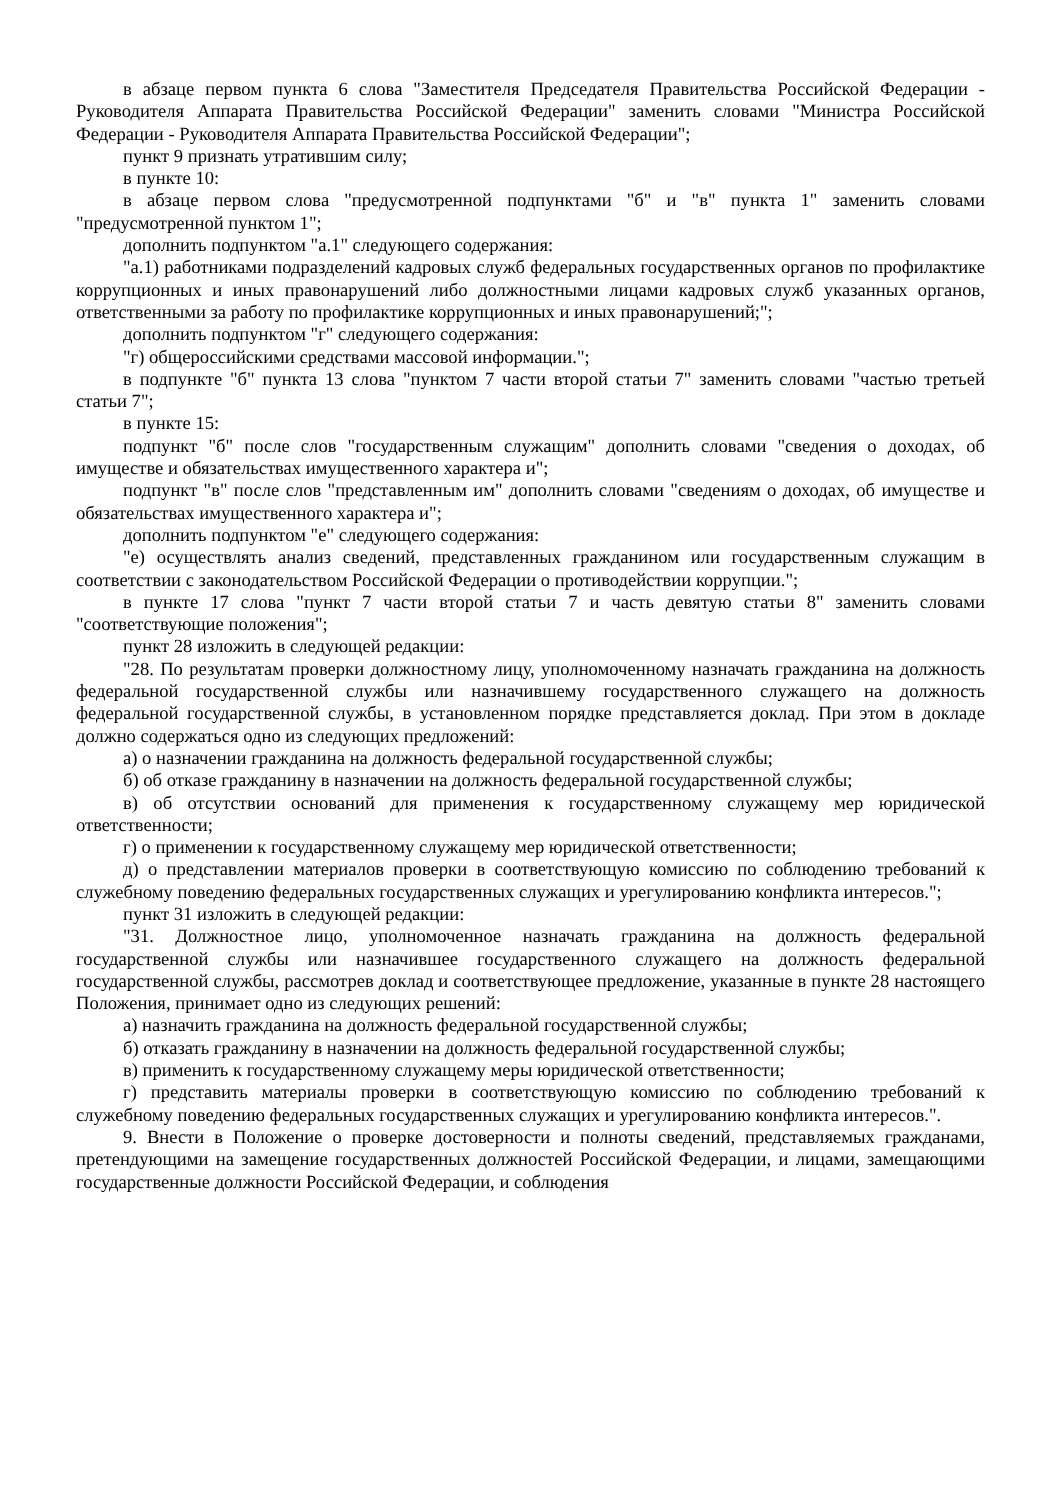в абзаце первом пункта 6 слова "Заместителя Председателя Правительства Российской Федерации - Руководителя Аппарата Правительства Российской Федерации" заменить словами "Министра Российской Федерации - Руководителя Аппарата Правительства Российской Федерации";
пункт 9 признать утратившим силу;
в пункте 10:
в абзаце первом слова "предусмотренной подпунктами "б" и "в" пункта 1" заменить словами "предусмотренной пунктом 1";
дополнить подпунктом "а.1" следующего содержания:
"а.1) работниками подразделений кадровых служб федеральных государственных органов по профилактике коррупционных и иных правонарушений либо должностными лицами кадровых служб указанных органов, ответственными за работу по профилактике коррупционных и иных правонарушений;";
дополнить подпунктом "г" следующего содержания:
"г) общероссийскими средствами массовой информации.";
в подпункте "б" пункта 13 слова "пунктом 7 части второй статьи 7" заменить словами "частью третьей статьи 7";
в пункте 15:
подпункт "б" после слов "государственным служащим" дополнить словами "сведения о доходах, об имуществе и обязательствах имущественного характера и";
подпункт "в" после слов "представленным им" дополнить словами "сведениям о доходах, об имуществе и обязательствах имущественного характера и";
дополнить подпунктом "е" следующего содержания:
"е) осуществлять анализ сведений, представленных гражданином или государственным служащим в соответствии с законодательством Российской Федерации о противодействии коррупции.";
в пункте 17 слова "пункт 7 части второй статьи 7 и часть девятую статьи 8" заменить словами "соответствующие положения";
пункт 28 изложить в следующей редакции:
"28. По результатам проверки должностному лицу, уполномоченному назначать гражданина на должность федеральной государственной службы или назначившему государственного служащего на должность федеральной государственной службы, в установленном порядке представляется доклад. При этом в докладе должно содержаться одно из следующих предложений:
а) о назначении гражданина на должность федеральной государственной службы;
б) об отказе гражданину в назначении на должность федеральной государственной службы;
в) об отсутствии оснований для применения к государственному служащему мер юридической ответственности;
г) о применении к государственному служащему мер юридической ответственности;
д) о представлении материалов проверки в соответствующую комиссию по соблюдению требований к служебному поведению федеральных государственных служащих и урегулированию конфликта интересов.";
пункт 31 изложить в следующей редакции:
"31. Должностное лицо, уполномоченное назначать гражданина на должность федеральной государственной службы или назначившее государственного служащего на должность федеральной государственной службы, рассмотрев доклад и соответствующее предложение, указанные в пункте 28 настоящего Положения, принимает одно из следующих решений:
а) назначить гражданина на должность федеральной государственной службы;
б) отказать гражданину в назначении на должность федеральной государственной службы;
в) применить к государственному служащему меры юридической ответственности;
г) представить материалы проверки в соответствующую комиссию по соблюдению требований к служебному поведению федеральных государственных служащих и урегулированию конфликта интересов.".
9. Внести в Положение о проверке достоверности и полноты сведений, представляемых гражданами, претендующими на замещение государственных должностей Российской Федерации, и лицами, замещающими государственные должности Российской Федерации, и соблюдения